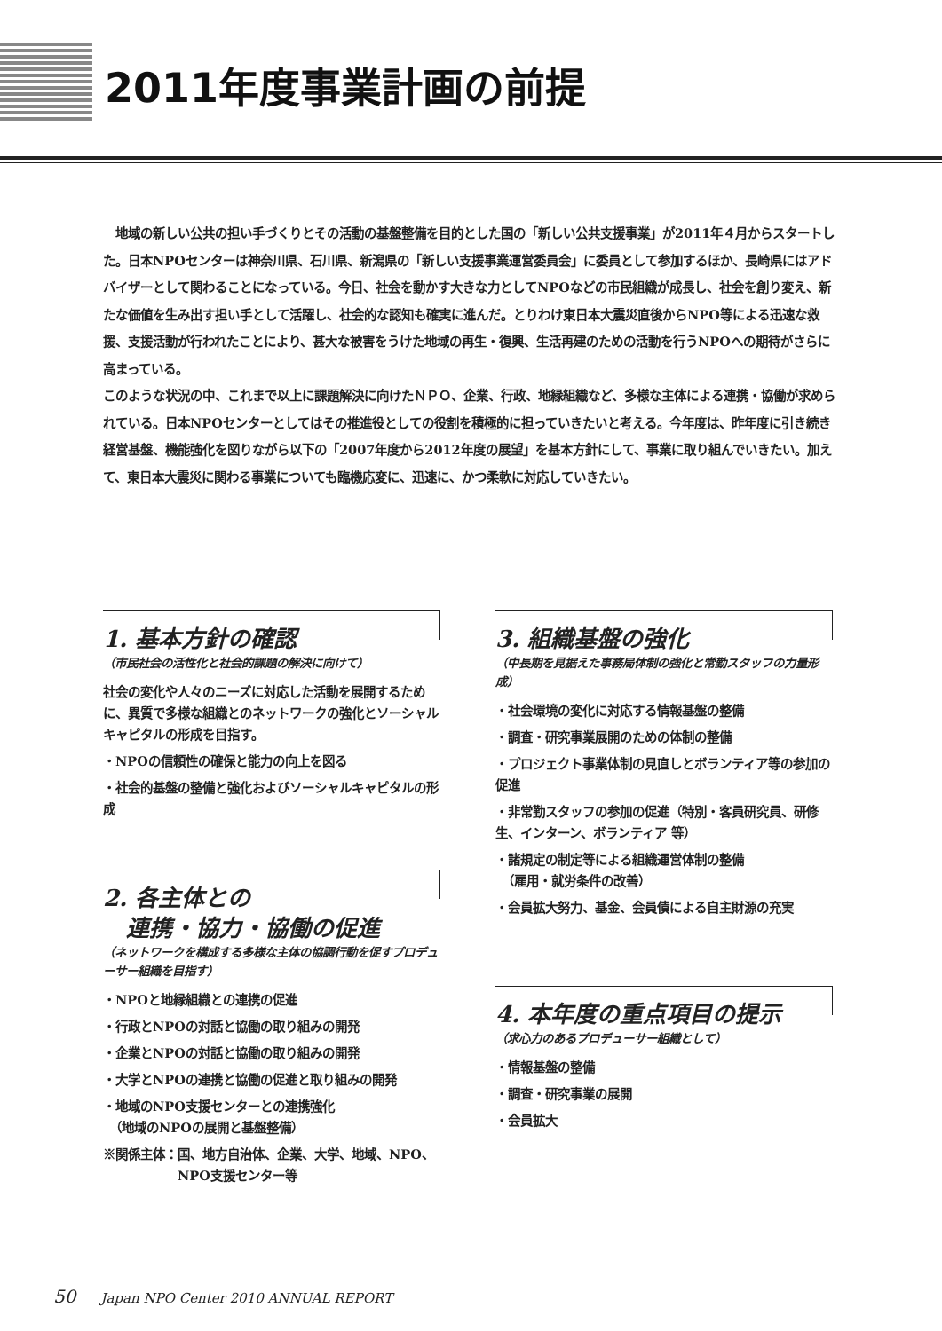2011年度事業計画の前提
　地域の新しい公共の担い手づくりとその活動の基盤整備を目的とした国の「新しい公共支援事業」が2011年４月からスタートした。日本NPOセンターは神奈川県、石川県、新潟県の「新しい支援事業運営委員会」に委員として参加するほか、長崎県にはアドバイザーとして関わることになっている。今日、社会を動かす大きな力としてNPOなどの市民組織が成長し、社会を創り変え、新たな価値を生み出す担い手として活躍し、社会的な認知も確実に進んだ。とりわけ東日本大震災直後からNPO等による迅速な救援、支援活動が行われたことにより、甚大な被害をうけた地域の再生・復興、生活再建のための活動を行うNPOへの期待がさらに高まっている。
このような状況の中、これまで以上に課題解決に向けたＮＰＯ、企業、行政、地縁組織など、多様な主体による連携・協働が求められている。日本NPOセンターとしてはその推進役としての役割を積極的に担っていきたいと考える。今年度は、昨年度に引き続き経営基盤、機能強化を図りながら以下の「2007年度から2012年度の展望」を基本方針にして、事業に取り組んでいきたい。加えて、東日本大震災に関わる事業についても臨機応変に、迅速に、かつ柔軟に対応していきたい。
1. 基本方針の確認
（市民社会の活性化と社会的課題の解決に向けて）
社会の変化や人々のニーズに対応した活動を展開するために、異質で多様な組織とのネットワークの強化とソーシャルキャピタルの形成を目指す。
・NPOの信頼性の確保と能力の向上を図る
・社会的基盤の整備と強化およびソーシャルキャピタルの形成
2. 各主体との
　連携・協力・協働の促進
（ネットワークを構成する多様な主体の協調行動を促すプロデューサー組織を目指す）
・NPOと地縁組織との連携の促進
・行政とNPOの対話と協働の取り組みの開発
・企業とNPOの対話と協働の取り組みの開発
・大学とNPOの連携と協働の促進と取り組みの開発
・地域のNPO支援センターとの連携強化
　（地域のNPOの展開と基盤整備）
※関係主体：国、地方自治体、企業、大学、地域、NPO、
　　　　　　NPO支援センター等
3. 組織基盤の強化
（中長期を見据えた事務局体制の強化と常勤スタッフの力量形成）
・社会環境の変化に対応する情報基盤の整備
・調査・研究事業展開のための体制の整備
・プロジェクト事業体制の見直しとボランティア等の参加の促進
・非常勤スタッフの参加の促進（特別・客員研究員、研修生、インターン、ボランティア 等）
・諸規定の制定等による組織運営体制の整備
　（雇用・就労条件の改善）
・会員拡大努力、基金、会員債による自主財源の充実
4. 本年度の重点項目の提示
（求心力のあるプロデューサー組織として）
・情報基盤の整備
・調査・研究事業の展開
・会員拡大
50 Japan NPO Center 2010 ANNUAL REPORT